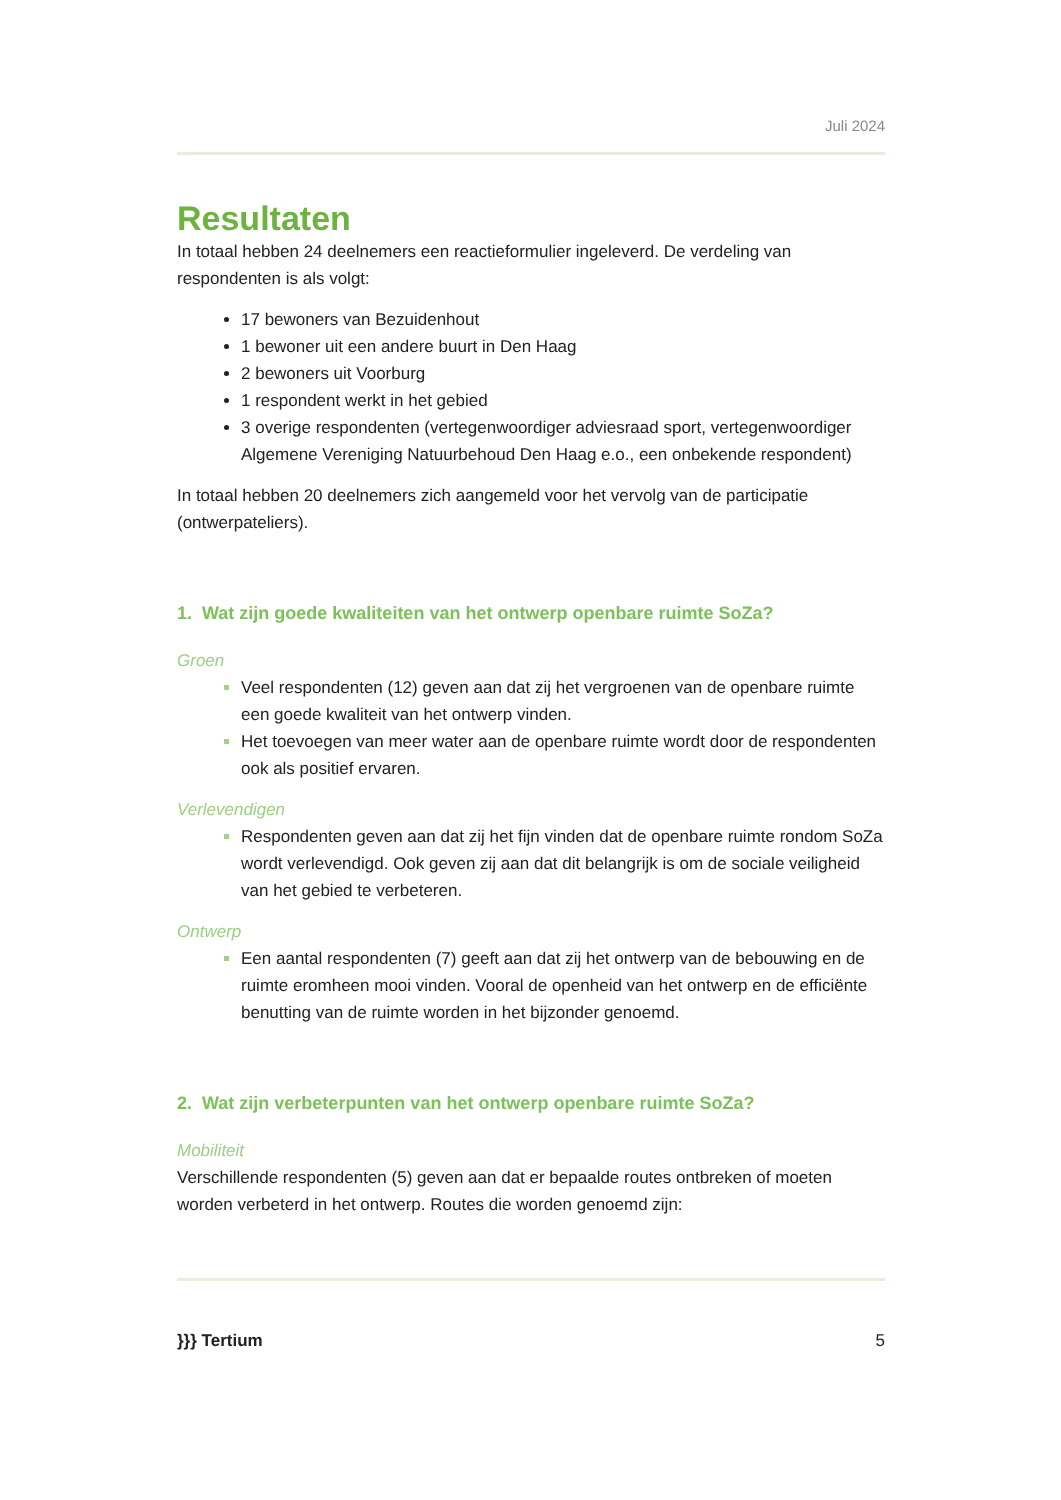Juli 2024
Resultaten
In totaal hebben 24 deelnemers een reactieformulier ingeleverd. De verdeling van respondenten is als volgt:
17 bewoners van Bezuidenhout
1 bewoner uit een andere buurt in Den Haag
2 bewoners uit Voorburg
1 respondent werkt in het gebied
3 overige respondenten (vertegenwoordiger adviesraad sport, vertegenwoordiger Algemene Vereniging Natuurbehoud Den Haag e.o., een onbekende respondent)
In totaal hebben 20 deelnemers zich aangemeld voor het vervolg van de participatie (ontwerpateliers).
1. Wat zijn goede kwaliteiten van het ontwerp openbare ruimte SoZa?
Groen
Veel respondenten (12) geven aan dat zij het vergroenen van de openbare ruimte een goede kwaliteit van het ontwerp vinden.
Het toevoegen van meer water aan de openbare ruimte wordt door de respondenten ook als positief ervaren.
Verlevendigen
Respondenten geven aan dat zij het fijn vinden dat de openbare ruimte rondom SoZa wordt verlevendigd. Ook geven zij aan dat dit belangrijk is om de sociale veiligheid van het gebied te verbeteren.
Ontwerp
Een aantal respondenten (7) geeft aan dat zij het ontwerp van de bebouwing en de ruimte eromheen mooi vinden. Vooral de openheid van het ontwerp en de efficiënte benutting van de ruimte worden in het bijzonder genoemd.
2. Wat zijn verbeterpunten van het ontwerp openbare ruimte SoZa?
Mobiliteit
Verschillende respondenten (5) geven aan dat er bepaalde routes ontbreken of moeten worden verbeterd in het ontwerp. Routes die worden genoemd zijn:
}}} Tertium 5